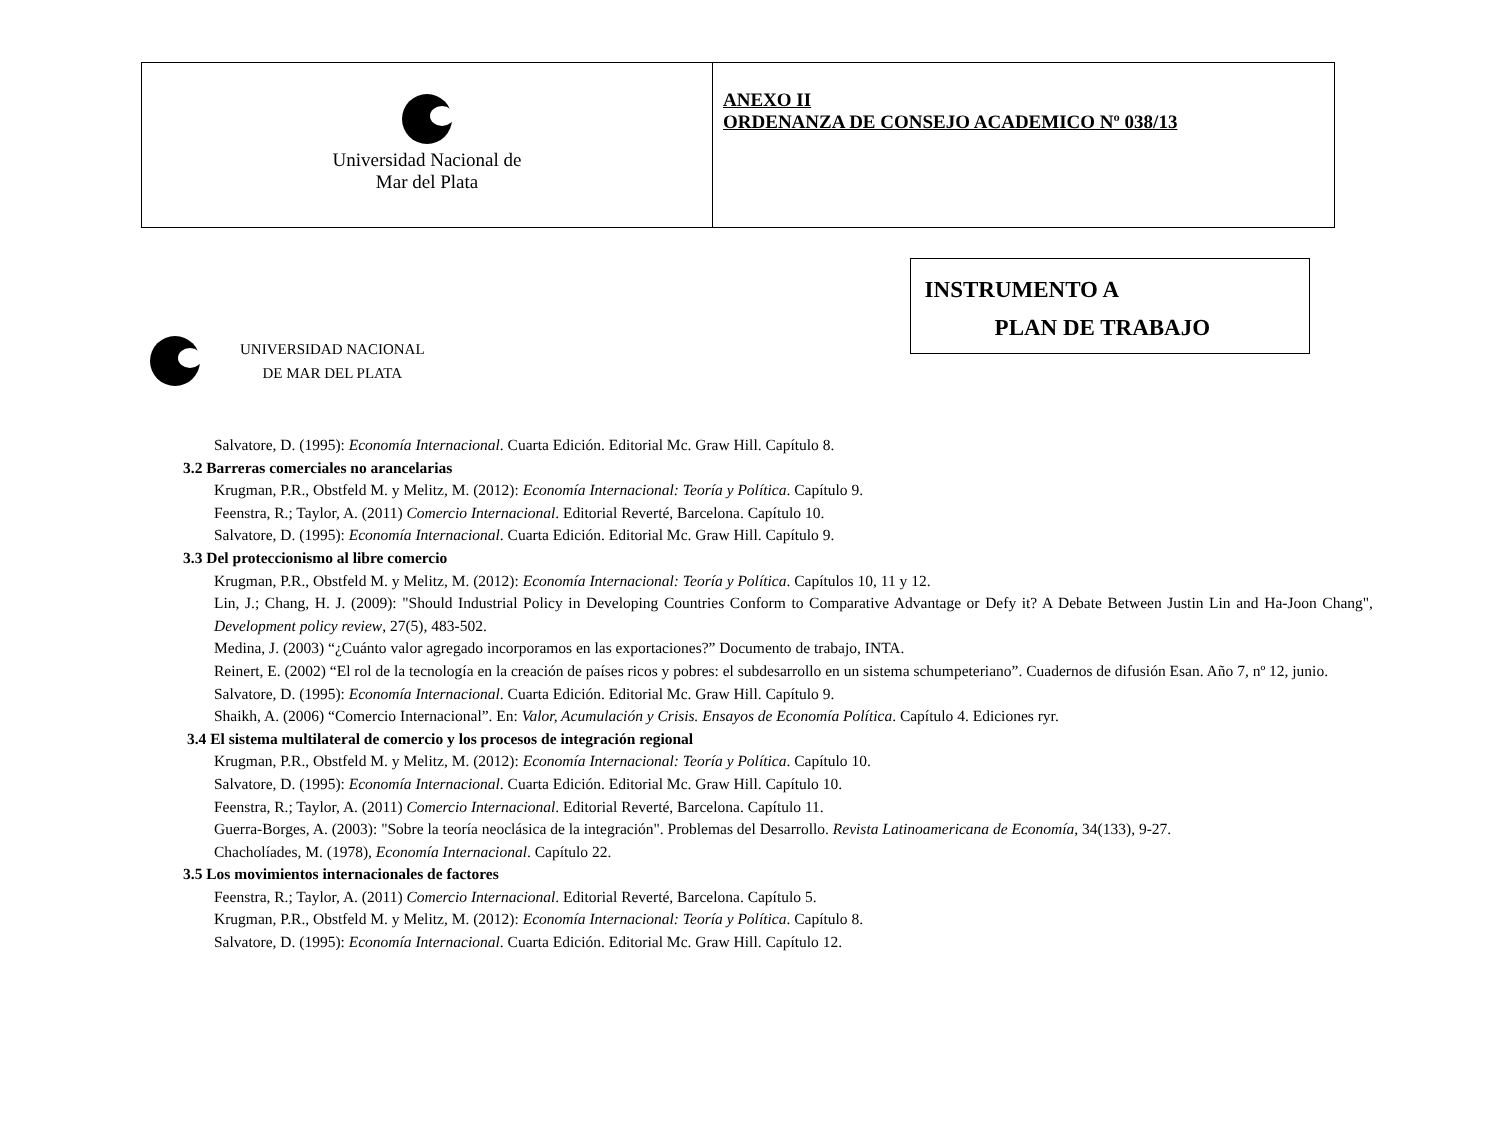| Universidad Nacional de Mar del Plata | ANEXO II ORDENANZA DE CONSEJO ACADEMICO Nº 038/13 |
UNIVERSIDAD NACIONAL
DE MAR DEL PLATA
INSTRUMENTO A
PLAN DE TRABAJO
Salvatore, D. (1995): Economía Internacional. Cuarta Edición. Editorial Mc. Graw Hill. Capítulo 8.
3.2 Barreras comerciales no arancelarias
Krugman, P.R., Obstfeld M. y Melitz, M. (2012): Economía Internacional: Teoría y Política. Capítulo 9.
Feenstra, R.; Taylor, A. (2011) Comercio Internacional. Editorial Reverté, Barcelona. Capítulo 10.
Salvatore, D. (1995): Economía Internacional. Cuarta Edición. Editorial Mc. Graw Hill. Capítulo 9.
3.3 Del proteccionismo al libre comercio
Krugman, P.R., Obstfeld M. y Melitz, M. (2012): Economía Internacional: Teoría y Política. Capítulos 10, 11 y 12.
Lin, J.; Chang, H. J. (2009): "Should Industrial Policy in Developing Countries Conform to Comparative Advantage or Defy it? A Debate Between Justin Lin and Ha-Joon Chang", Development policy review, 27(5), 483-502.
Medina, J. (2003) “¿Cuánto valor agregado incorporamos en las exportaciones?” Documento de trabajo, INTA.
Reinert, E. (2002) “El rol de la tecnología en la creación de países ricos y pobres: el subdesarrollo en un sistema schumpeteriano”. Cuadernos de difusión Esan. Año 7, nº 12, junio.
Salvatore, D. (1995): Economía Internacional. Cuarta Edición. Editorial Mc. Graw Hill. Capítulo 9.
Shaikh, A. (2006) “Comercio Internacional”. En: Valor, Acumulación y Crisis. Ensayos de Economía Política. Capítulo 4. Ediciones ryr.
3.4 El sistema multilateral de comercio y los procesos de integración regional
Krugman, P.R., Obstfeld M. y Melitz, M. (2012): Economía Internacional: Teoría y Política. Capítulo 10.
Salvatore, D. (1995): Economía Internacional. Cuarta Edición. Editorial Mc. Graw Hill. Capítulo 10.
Feenstra, R.; Taylor, A. (2011) Comercio Internacional. Editorial Reverté, Barcelona. Capítulo 11.
Guerra-Borges, A. (2003): "Sobre la teoría neoclásica de la integración". Problemas del Desarrollo. Revista Latinoamericana de Economía, 34(133), 9-27.
Chacholíades, M. (1978), Economía Internacional. Capítulo 22.
3.5 Los movimientos internacionales de factores
Feenstra, R.; Taylor, A. (2011) Comercio Internacional. Editorial Reverté, Barcelona. Capítulo 5.
Krugman, P.R., Obstfeld M. y Melitz, M. (2012): Economía Internacional: Teoría y Política. Capítulo 8.
Salvatore, D. (1995): Economía Internacional. Cuarta Edición. Editorial Mc. Graw Hill. Capítulo 12.